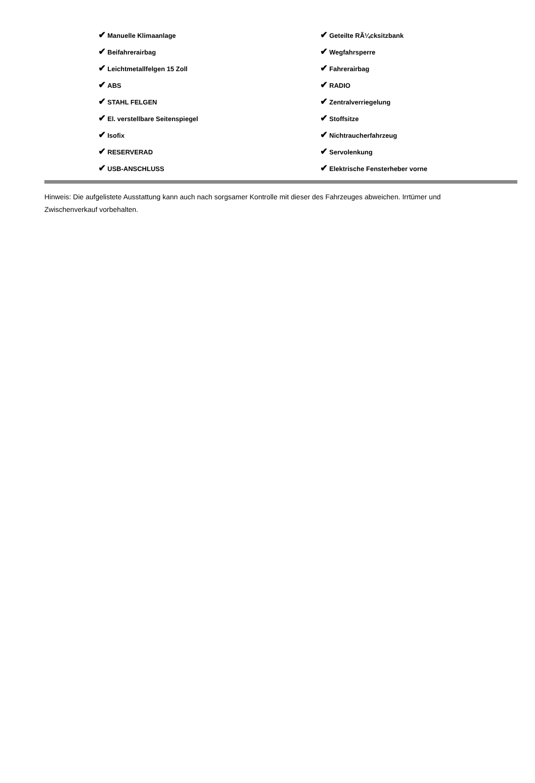| ✔ Manuelle Klimaanlage | ✔ Geteilte RÃ¼cksitzbank |
| ✔ Beifahrerairbag | ✔ Wegfahrsperre |
| ✔ Leichtmetallfelgen 15 Zoll | ✔ Fahrerairbag |
| ✔ ABS | ✔ RADIO |
| ✔ STAHL FELGEN | ✔ Zentralverriegelung |
| ✔ El. verstellbare Seitenspiegel | ✔ Stoffsitze |
| ✔ Isofix | ✔ Nichtraucherfahrzeug |
| ✔ RESERVERAD | ✔ Servolenkung |
| ✔ USB-ANSCHLUSS | ✔ Elektrische Fensterheber vorne |
Hinweis: Die aufgelistete Ausstattung kann auch nach sorgsamer Kontrolle mit dieser des Fahrzeuges abweichen. Irrtümer und Zwischenverkauf vorbehalten.